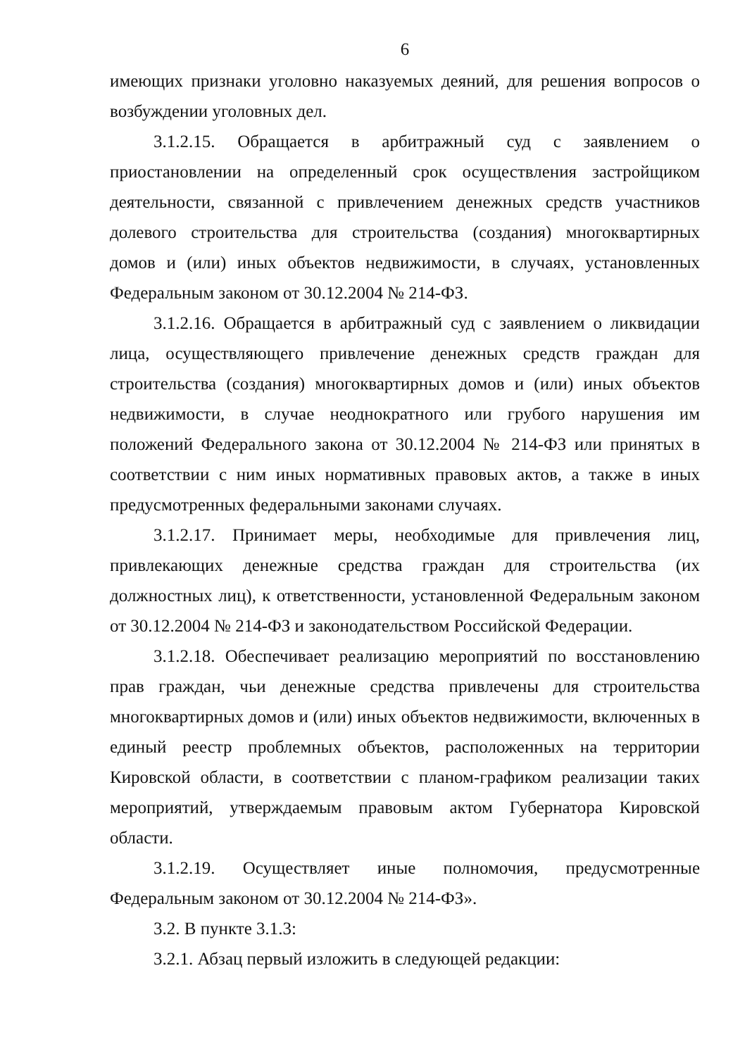6
имеющих признаки уголовно наказуемых деяний, для решения вопросов о возбуждении уголовных дел.
3.1.2.15. Обращается в арбитражный суд с заявлением о приостановлении на определенный срок осуществления застройщиком деятельности, связанной с привлечением денежных средств участников долевого строительства для строительства (создания) многоквартирных домов и (или) иных объектов недвижимости, в случаях, установленных Федеральным законом от 30.12.2004 № 214-ФЗ.
3.1.2.16. Обращается в арбитражный суд с заявлением о ликвидации лица, осуществляющего привлечение денежных средств граждан для строительства (создания) многоквартирных домов и (или) иных объектов недвижимости, в случае неоднократного или грубого нарушения им положений Федерального закона от 30.12.2004 № 214-ФЗ или принятых в соответствии с ним иных нормативных правовых актов, а также в иных предусмотренных федеральными законами случаях.
3.1.2.17. Принимает меры, необходимые для привлечения лиц, привлекающих денежные средства граждан для строительства (их должностных лиц), к ответственности, установленной Федеральным законом от 30.12.2004 № 214-ФЗ и законодательством Российской Федерации.
3.1.2.18. Обеспечивает реализацию мероприятий по восстановлению прав граждан, чьи денежные средства привлечены для строительства многоквартирных домов и (или) иных объектов недвижимости, включенных в единый реестр проблемных объектов, расположенных на территории Кировской области, в соответствии с планом-графиком реализации таких мероприятий, утверждаемым правовым актом Губернатора Кировской области.
3.1.2.19. Осуществляет иные полномочия, предусмотренные Федеральным законом от 30.12.2004 № 214-ФЗ».
3.2. В пункте 3.1.3:
3.2.1. Абзац первый изложить в следующей редакции: